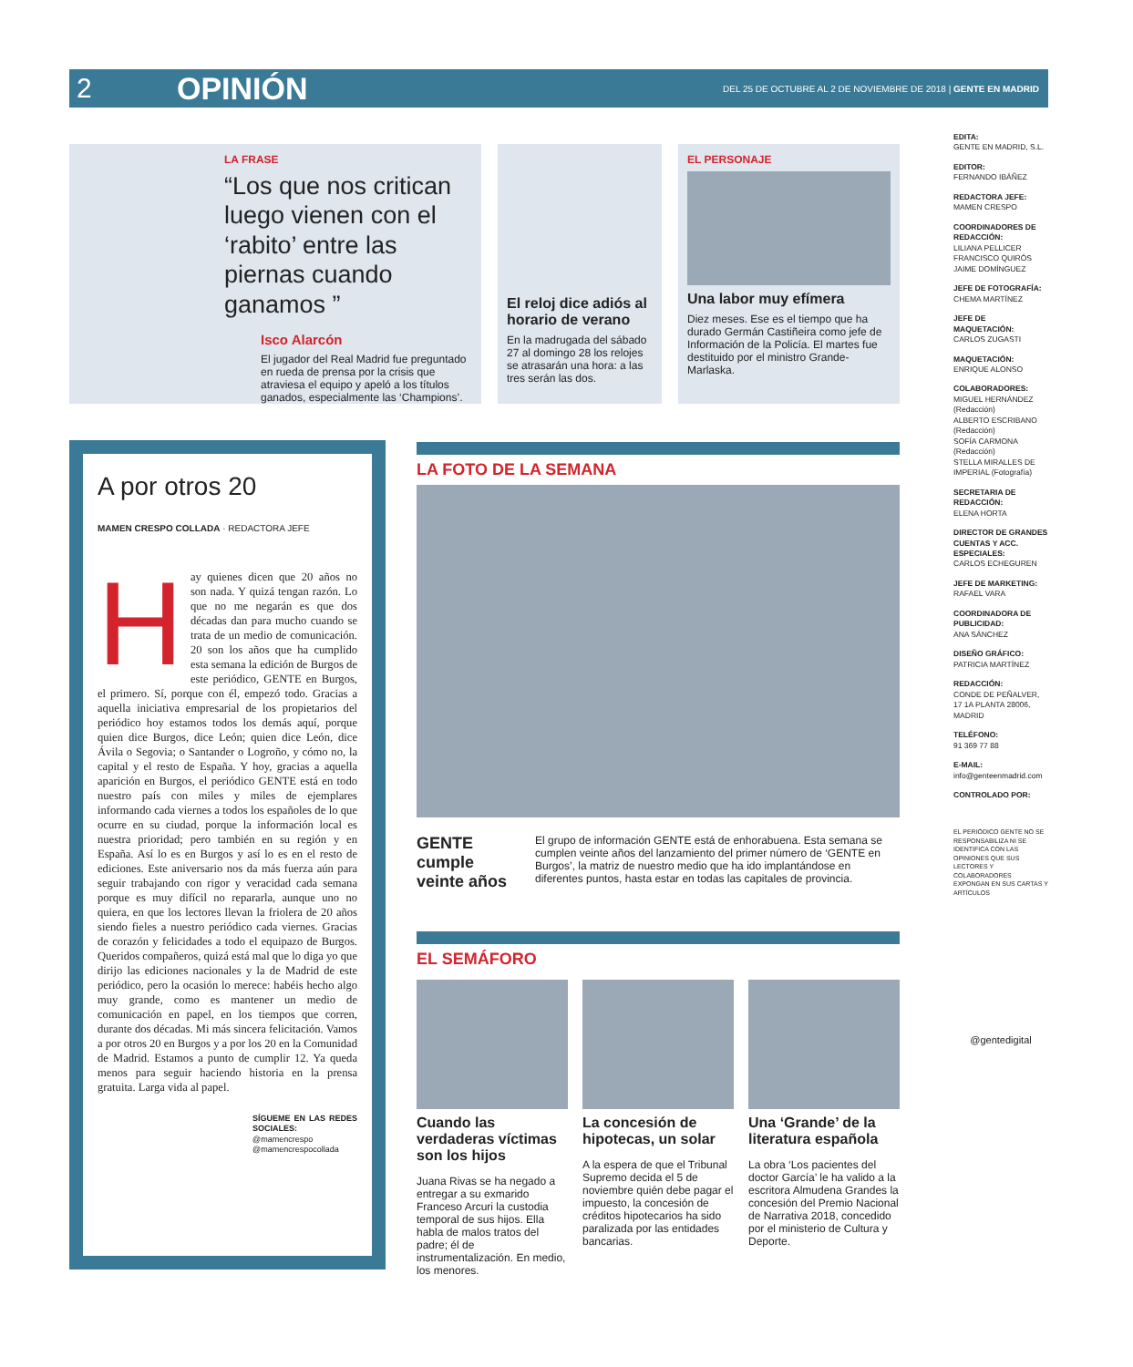2 OPINIÓN DEL 25 DE OCTUBRE AL 2 DE NOVIEMBRE DE 2018 | GENTE EN MADRID
LA FRASE
“Los que nos critican luego vienen con el ‘rabito’ entre las piernas cuando ganamos ”
Isco Alarcón
El jugador del Real Madrid fue preguntado en rueda de prensa por la crisis que atraviesa el equipo y apeló a los títulos ganados, especialmente las ‘Champions’.
El reloj dice adiós al horario de verano
En la madrugada del sábado 27 al domingo 28 los relojes se atrasarán una hora: a las tres serán las dos.
EL PERSONAJE
Una labor muy efímera
Diez meses. Ese es el tiempo que ha durado Germán Castiñeira como jefe de Información de la Policía. El martes fue destituido por el ministro Grande-Marlaska.
A por otros 20
MAMEN CRESPO COLLADA · REDACTORA JEFE
Hay quienes dicen que 20 años no son nada. Y quizá tengan razón. Lo que no me negarán es que dos décadas dan para mucho cuando se trata de un medio de comunicación. 20 son los años que ha cumplido esta semana la edición de Burgos de este periódico, GENTE en Burgos, el primero. Sí, porque con él, empezó todo. Gracias a aquella iniciativa empresarial de los propietarios del periódico hoy estamos todos los demás aquí, porque quien dice Burgos, dice León; quien dice León, dice Ávila o Segovia; o Santander o Logroño, y cómo no, la capital y el resto de España. Y hoy, gracias a aquella aparición en Burgos, el periódico GENTE está en todo nuestro país con miles y miles de ejemplares informando cada viernes a todos los españoles de lo que ocurre en su ciudad, porque la información local es nuestra prioridad; pero también en su región y en España. Así lo es en Burgos y así lo es en el resto de ediciones. Este aniversario nos da más fuerza aún para seguir trabajando con rigor y veracidad cada semana porque es muy difícil no repararla, aunque uno no quiera, en que los lectores llevan la friolera de 20 años siendo fieles a nuestro periódico cada viernes. Gracias de corazón y felicidades a todo el equipazo de Burgos. Queridos compañeros, quizá está mal que lo diga yo que dirijo las ediciones nacionales y la de Madrid de este periódico, pero la ocasión lo merece: habéis hecho algo muy grande, como es mantener un medio de comunicación en papel, en los tiempos que corren, durante dos décadas. Mi más sincera felicitación. Vamos a por otros 20 en Burgos y a por los 20 en la Comunidad de Madrid. Estamos a punto de cumplir 12. Ya queda menos para seguir haciendo historia en la prensa gratuita. Larga vida al papel.
SÍGUEME EN LAS REDES SOCIALES:
@mamencrespo
@mamencrespocollada
LA FOTO DE LA SEMANA
GENTE cumple veinte años
El grupo de información GENTE está de enhorabuena. Esta semana se cumplen veinte años del lanzamiento del primer número de ‘GENTE en Burgos’, la matriz de nuestro medio que ha ido implantándose en diferentes puntos, hasta estar en todas las capitales de provincia.
EL SEMÁFORO
Cuando las verdaderas víctimas son los hijos
Juana Rivas se ha negado a entregar a su exmarido Franceso Arcuri la custodia temporal de sus hijos. Ella habla de malos tratos del padre; él de instrumentalización. En medio, los menores.
La concesión de hipotecas, un solar
A la espera de que el Tribunal Supremo decida el 5 de noviembre quién debe pagar el impuesto, la concesión de créditos hipotecarios ha sido paralizada por las entidades bancarias.
Una ‘Grande’ de la literatura española
La obra ‘Los pacientes del doctor García’ le ha valido a la escritora Almudena Grandes la concesión del Premio Nacional de Narrativa 2018, concedido por el ministerio de Cultura y Deporte.
EDITA:
GENTE EN MADRID, S.L.
EDITOR:
FERNANDO IBÁÑEZ
REDACTORA JEFE:
MAMEN CRESPO
COORDINADORES DE REDACCIÓN:
LILIANA PELLICER
FRANCISCO QUIRÓS
JAIME DOMÍNGUEZ
JEFE DE FOTOGRAFÍA:
CHEMA MARTÍNEZ
JEFE DE MAQUETACIÓN:
CARLOS ZUGASTI
MAQUETACIÓN:
ENRIQUE ALONSO
COLABORADORES:
MIGUEL HERNÁNDEZ (Redacción)
ALBERTO ESCRIBANO (Redacción)
SOFÍA CARMONA (Redacción)
STELLA MIRALLES DE IMPERIAL (Fotografía)
SECRETARIA DE REDACCIÓN:
ELENA HORTA
DIRECTOR DE GRANDES CUENTAS Y ACC. ESPECIALES:
CARLOS ECHEGUREN
JEFE DE MARKETING:
RAFAEL VARA
COORDINADORA DE PUBLICIDAD:
ANA SÁNCHEZ
DISEÑO GRÁFICO:
PATRICIA MARTÍNEZ
REDACCIÓN:
CONDE DE PEÑALVER, 17 1A PLANTA 28006, MADRID
TELÉFONO:
91 369 77 88
E-MAIL:
info@genteenmadrid.com
CONTROLADO POR:
EL PERIÓDICO GENTE NO SE RESPONSABILIZA NI SE IDENTIFICA CON LAS OPINIONES QUE SUS LECTORES Y COLABORADORES EXPONGAN EN SUS CARTAS Y ARTÍCULOS
@gentedigital